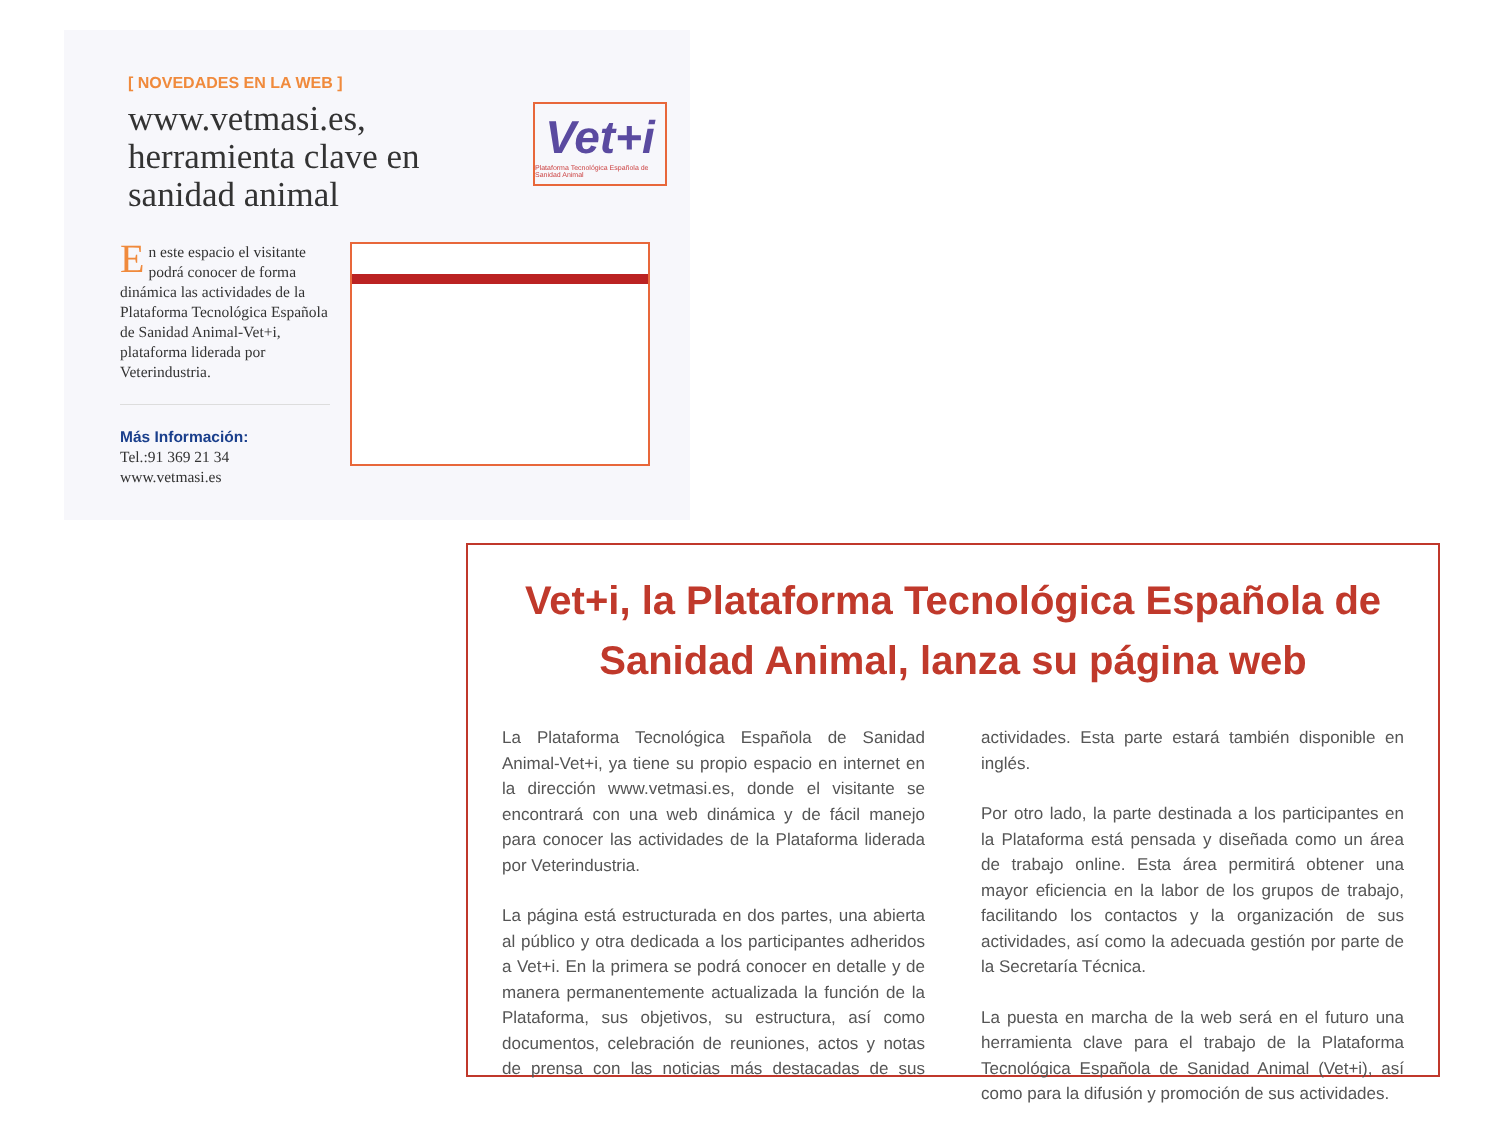[ NOVEDADES EN LA WEB ]
www.vetmasi.es, herramienta clave en sanidad animal
Vet+i
Plataforma Tecnológica Española de Sanidad Animal
En este espacio el visitante podrá conocer de forma dinámica las actividades de la Plataforma Tecnológica Española de Sanidad Animal-Vet+i, plataforma liderada por Veterindustria.
Más Información:
Tel.:91 369 21 34
www.vetmasi.es
Vet+i, la Plataforma Tecnológica Española de
Sanidad Animal, lanza su página web
La Plataforma Tecnológica Española de Sanidad Animal-Vet+i, ya tiene su propio espacio en internet en la dirección www.vetmasi.es, donde el visitante se encontrará con una web dinámica y de fácil manejo para conocer las actividades de la Plataforma liderada por Veterindustria.
La página está estructurada en dos partes, una abierta al público y otra dedicada a los participantes adheridos a Vet+i. En la primera se podrá conocer en detalle y de manera permanentemente actualizada la función de la Plataforma, sus objetivos, su estructura, así como documentos, celebración de reuniones, actos y notas de prensa con las noticias más destacadas de sus actividades. Esta parte estará también disponible en inglés.
Por otro lado, la parte destinada a los participantes en la Plataforma está pensada y diseñada como un área de trabajo online. Esta área permitirá obtener una mayor eficiencia en la labor de los grupos de trabajo, facilitando los contactos y la organización de sus actividades, así como la adecuada gestión por parte de la Secretaría Técnica.
La puesta en marcha de la web será en el futuro una herramienta clave para el trabajo de la Plataforma Tecnológica Española de Sanidad Animal (Vet+i), así como para la difusión y promoción de sus actividades.